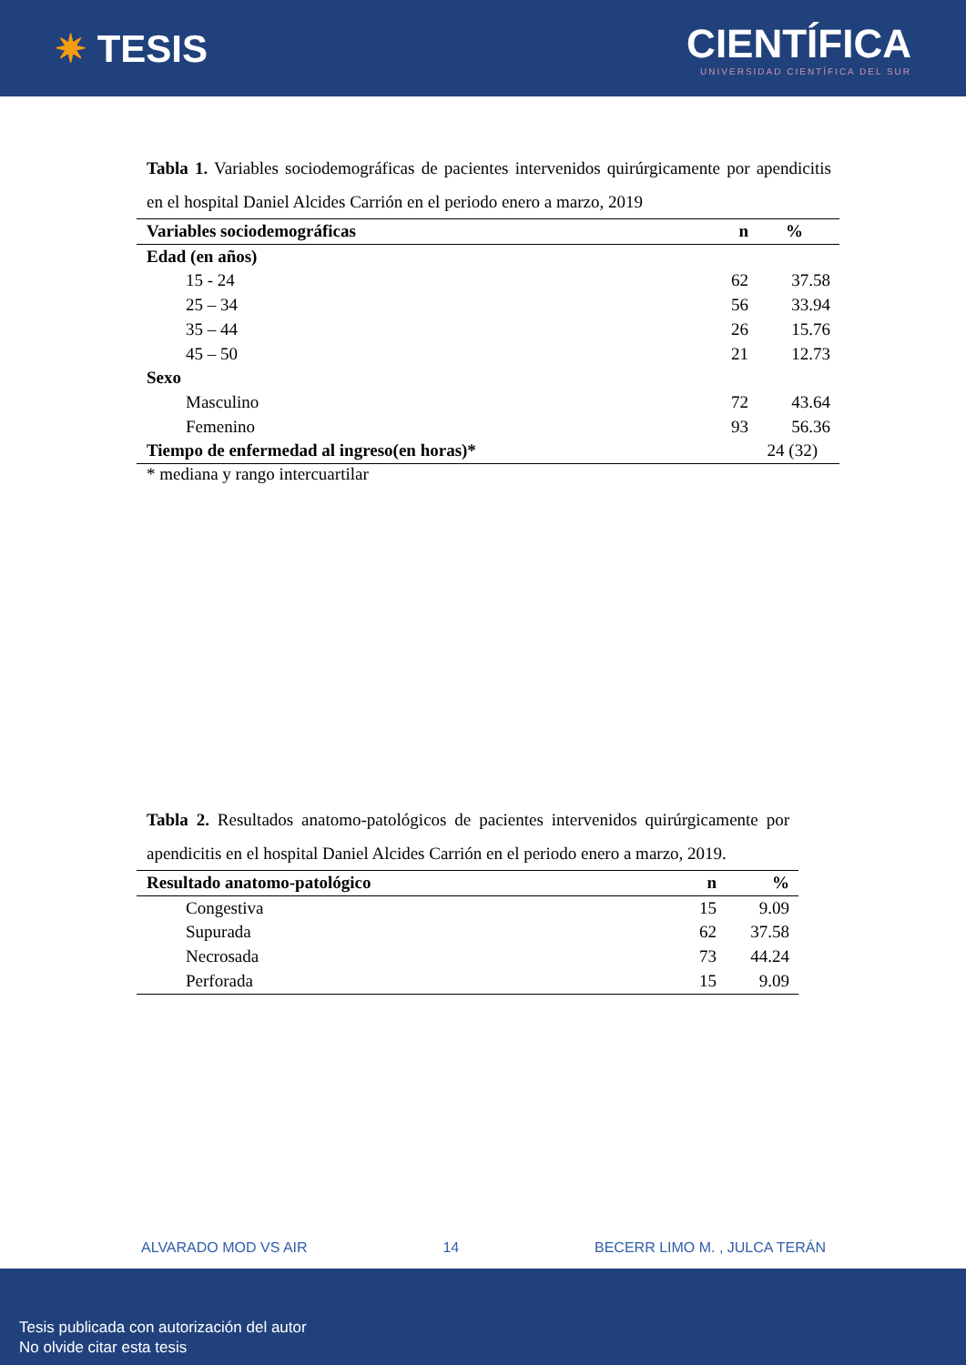✷ TESIS
CIENTÍFICA
UNIVERSIDAD CIENTÍFICA DEL SUR
Tabla 1. Variables sociodemográficas de pacientes intervenidos quirúrgicamente por apendicitis en el hospital Daniel Alcides Carrión en el periodo enero a marzo, 2019
| Variables sociodemográficas | n | % |
| --- | --- | --- |
| Edad (en años) | | |
| 15 - 24 | 62 | 37.58 |
| 25 – 34 | 56 | 33.94 |
| 35 – 44 | 26 | 15.76 |
| 45 – 50 | 21 | 12.73 |
| Sexo | | |
| Masculino | 72 | 43.64 |
| Femenino | 93 | 56.36 |
| Tiempo de enfermedad al ingreso(en horas)* | 24 (32) | |
* mediana y rango intercuartilar
Tabla 2. Resultados anatomo-patológicos de pacientes intervenidos quirúrgicamente por apendicitis en el hospital Daniel Alcides Carrión en el periodo enero a marzo, 2019.
| Resultado anatomo-patológico | n | % |
| --- | --- | --- |
| Congestiva | 15 | 9.09 |
| Supurada | 62 | 37.58 |
| Necrosada | 73 | 44.24 |
| Perforada | 15 | 9.09 |
ALVARADO MOD VS AIR 14 BECERR LIMO M. , JULCA TERÁN
Tesis publicada con autorización del autor
No olvide citar esta tesis